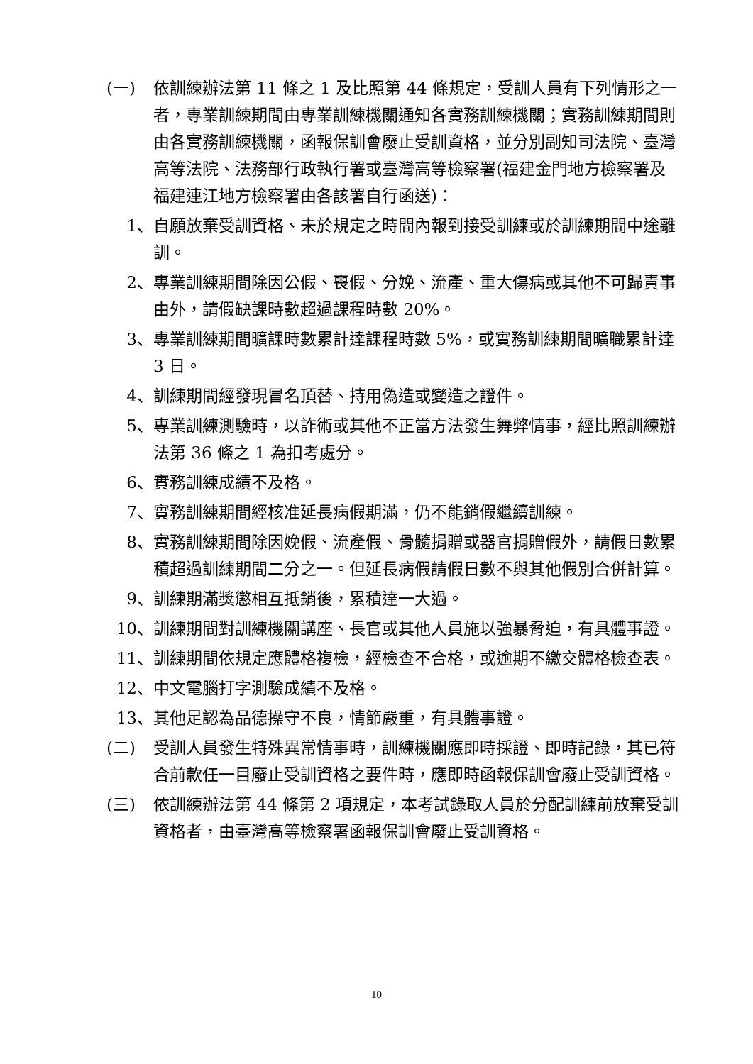(一) 依訓練辦法第 11 條之 1 及比照第 44 條規定，受訓人員有下列情形之一者，專業訓練期間由專業訓練機關通知各實務訓練機關；實務訓練期間則由各實務訓練機關，函報保訓會廢止受訓資格，並分別副知司法院、臺灣高等法院、法務部行政執行署或臺灣高等檢察署(福建金門地方檢察署及福建連江地方檢察署由各該署自行函送)：
1、 自願放棄受訓資格、未於規定之時間內報到接受訓練或於訓練期間中途離訓。
2、 專業訓練期間除因公假、喪假、分娩、流產、重大傷病或其他不可歸責事由外，請假缺課時數超過課程時數 20%。
3、 專業訓練期間曠課時數累計達課程時數 5%，或實務訓練期間曠職累計達 3 日。
4、 訓練期間經發現冒名頂替、持用偽造或變造之證件。
5、 專業訓練測驗時，以詐術或其他不正當方法發生舞弊情事，經比照訓練辦法第 36 條之 1 為扣考處分。
6、 實務訓練成績不及格。
7、 實務訓練期間經核准延長病假期滿，仍不能銷假繼續訓練。
8、 實務訓練期間除因娩假、流產假、骨髓捐贈或器官捐贈假外，請假日數累積超過訓練期間二分之一。但延長病假請假日數不與其他假別合併計算。
9、 訓練期滿獎懲相互抵銷後，累積達一大過。
10、 訓練期間對訓練機關講座、長官或其他人員施以強暴脅迫，有具體事證。
11、 訓練期間依規定應體格複檢，經檢查不合格，或逾期不繳交體格檢查表。
12、 中文電腦打字測驗成績不及格。
13、 其他足認為品德操守不良，情節嚴重，有具體事證。
(二) 受訓人員發生特殊異常情事時，訓練機關應即時採證、即時記錄，其已符合前款任一目廢止受訓資格之要件時，應即時函報保訓會廢止受訓資格。
(三) 依訓練辦法第 44 條第 2 項規定，本考試錄取人員於分配訓練前放棄受訓資格者，由臺灣高等檢察署函報保訓會廢止受訓資格。
10